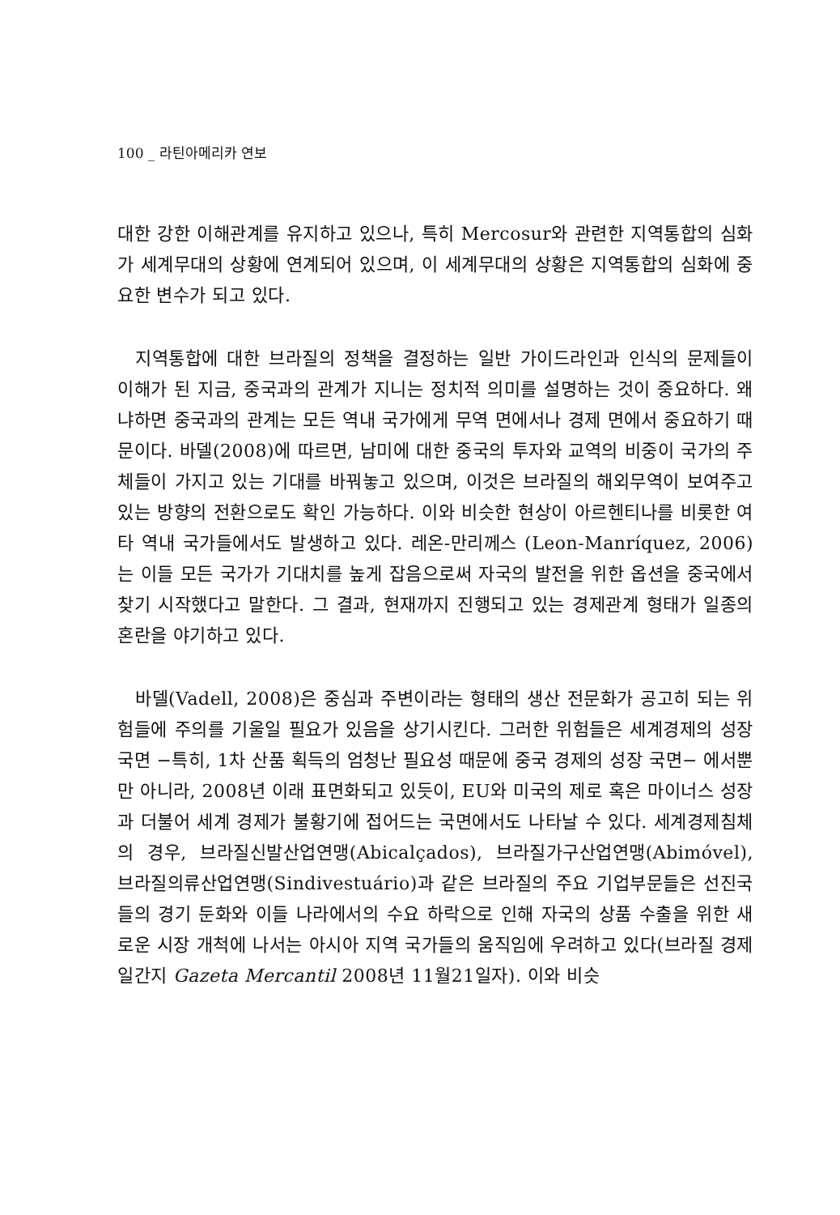100 _ 라틴아메리카 연보
대한 강한 이해관계를 유지하고 있으나, 특히 Mercosur와 관련한 지역통합의 심화가 세계무대의 상황에 연계되어 있으며, 이 세계무대의 상황은 지역통합의 심화에 중요한 변수가 되고 있다.
지역통합에 대한 브라질의 정책을 결정하는 일반 가이드라인과 인식의 문제들이 이해가 된 지금, 중국과의 관계가 지니는 정치적 의미를 설명하는 것이 중요하다. 왜냐하면 중국과의 관계는 모든 역내 국가에게 무역 면에서나 경제 면에서 중요하기 때문이다. 바델(2008)에 따르면, 남미에 대한 중국의 투자와 교역의 비중이 국가의 주체들이 가지고 있는 기대를 바꿔놓고 있으며, 이것은 브라질의 해외무역이 보여주고 있는 방향의 전환으로도 확인 가능하다. 이와 비슷한 현상이 아르헨티나를 비롯한 여타 역내 국가들에서도 발생하고 있다. 레온-만리께스 (Leon-Manríquez, 2006)는 이들 모든 국가가 기대치를 높게 잡음으로써 자국의 발전을 위한 옵션을 중국에서 찾기 시작했다고 말한다. 그 결과, 현재까지 진행되고 있는 경제관계 형태가 일종의 혼란을 야기하고 있다.
바델(Vadell, 2008)은 중심과 주변이라는 형태의 생산 전문화가 공고히 되는 위험들에 주의를 기울일 필요가 있음을 상기시킨다. 그러한 위험들은 세계경제의 성장국면 −특히, 1차 산품 획득의 엄청난 필요성 때문에 중국 경제의 성장 국면− 에서뿐만 아니라, 2008년 이래 표면화되고 있듯이, EU와 미국의 제로 혹은 마이너스 성장과 더불어 세계 경제가 불황기에 접어드는 국면에서도 나타날 수 있다. 세계경제침체의 경우, 브라질신발산업연맹(Abicalçados), 브라질가구산업연맹(Abimóvel), 브라질의류산업연맹(Sindivestuário)과 같은 브라질의 주요 기업부문들은 선진국들의 경기 둔화와 이들 나라에서의 수요 하락으로 인해 자국의 상품 수출을 위한 새로운 시장 개척에 나서는 아시아 지역 국가들의 움직임에 우려하고 있다(브라질 경제 일간지 Gazeta Mercantil 2008년 11월21일자). 이와 비슷